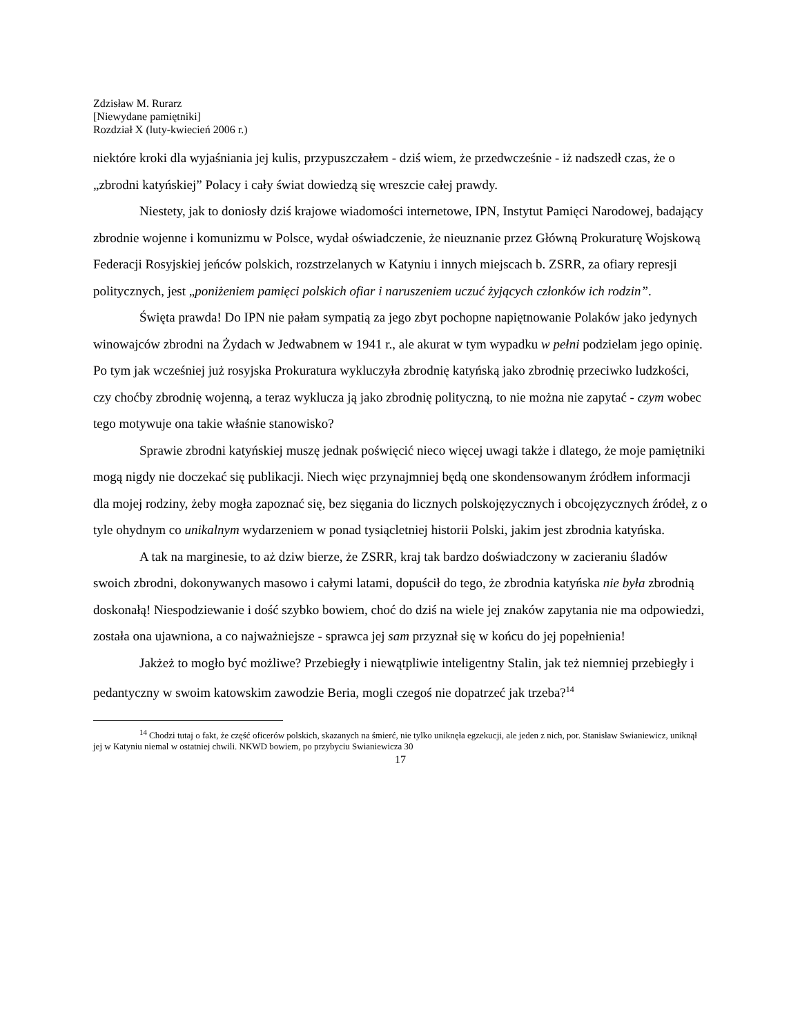Zdzisław M. Rurarz
[Niewydane pamiętniki]
Rozdział X (luty-kwiecień 2006 r.)
niektóre kroki dla wyjaśniania jej kulis, przypuszczałem - dziś wiem, że przedwcześnie - iż nadszedł czas, że o „zbrodni katyńskiej” Polacy i cały świat dowiedzą się wreszcie całej prawdy.
Niestety, jak to doniosły dziś krajowe wiadomości internetowe, IPN, Instytut Pamięci Narodowej, badający zbrodnie wojenne i komunizmu w Polsce, wydał oświadczenie, że nieuznanie przez Główną Prokuraturę Wojskową Federacji Rosyjskiej jeńców polskich, rozstrzelanych w Katyniu i innych miejscach b. ZSRR, za ofiary represji politycznych, jest „poniżeniem pamięci polskich ofiar i naruszeniem uczuć żyjących członków ich rodzin”.
Święta prawda! Do IPN nie pałam sympatią za jego zbyt pochopne napiętnowanie Polaków jako jedynych winowajców zbrodni na Żydach w Jedwabnem w 1941 r., ale akurat w tym wypadku w pełni podzielam jego opinię. Po tym jak wcześniej już rosyjska Prokuratura wykluczyła zbrodnię katyńską jako zbrodnię przeciwko ludzkości, czy choćby zbrodnię wojenną, a teraz wyklucza ją jako zbrodnię polityczną, to nie można nie zapytać - czym wobec tego motywuje ona takie właśnie stanowisko?
Sprawie zbrodni katyńskiej muszę jednak poświęcić nieco więcej uwagi także i dlatego, że moje pamiętniki mogą nigdy nie doczekać się publikacji. Niech więc przynajmniej będą one skondensowanym źródłem informacji dla mojej rodziny, żeby mogła zapoznać się, bez sięgania do licznych polskojęzycznych i obcojęzycznych źródeł, z o tyle ohydnym co unikalnym wydarzeniem w ponad tysiącletniej historii Polski, jakim jest zbrodnia katyńska.
A tak na marginesie, to aż dziw bierze, że ZSRR, kraj tak bardzo doświadczony w zacieraniu śladów swoich zbrodni, dokonywanych masowo i całymi latami, dopuścił do tego, że zbrodnia katyńska nie była zbrodnią doskonałą! Niespodziewanie i dość szybko bowiem, choć do dziś na wiele jej znaków zapytania nie ma odpowiedzi, została ona ujawniona, a co najważniejsze - sprawca jej sam przyznał się w końcu do jej popełnienia!
Jakżeż to mogło być możliwe? Przebiegły i niewątpliwie inteligentny Stalin, jak też niemniej przebiegły i pedantyczny w swoim katowskim zawodzie Beria, mogli czegoś nie dopatrzeć jak trzeba?<sup>14</sup>
<sup>14</sup> Chodzi tutaj o fakt, że część oficerów polskich, skazanych na śmierć, nie tylko uniknęła egzekucji, ale jeden z nich, por. Stanisław Swianiewicz, uniknął jej w Katyniu niemal w ostatniej chwili. NKWD bowiem, po przybyciu Swianiewicza 30
17